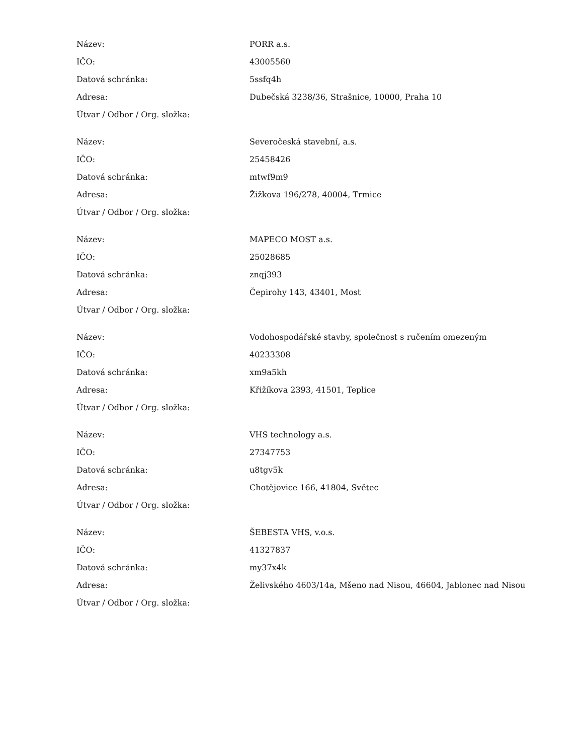| Název: | PORR a.s. |
| IČO: | 43005560 |
| Datová schránka: | 5ssfq4h |
| Adresa: | Dubečská 3238/36, Strašnice, 10000, Praha 10 |
| Útvar / Odbor / Org. složka: | |
| Název: | Severočeská stavební, a.s. |
| IČO: | 25458426 |
| Datová schránka: | mtwf9m9 |
| Adresa: | Žižkova 196/278, 40004, Trmice |
| Útvar / Odbor / Org. složka: | |
| Název: | MAPECO MOST a.s. |
| IČO: | 25028685 |
| Datová schránka: | znqj393 |
| Adresa: | Čepirohy 143, 43401, Most |
| Útvar / Odbor / Org. složka: | |
| Název: | Vodohospodářské stavby, společnost s ručením omezeným |
| IČO: | 40233308 |
| Datová schránka: | xm9a5kh |
| Adresa: | Křižíkova 2393, 41501, Teplice |
| Útvar / Odbor / Org. složka: | |
| Název: | VHS technology a.s. |
| IČO: | 27347753 |
| Datová schránka: | u8tgv5k |
| Adresa: | Chotějovice 166, 41804, Světec |
| Útvar / Odbor / Org. složka: | |
| Název: | ŠEBESTA VHS, v.o.s. |
| IČO: | 41327837 |
| Datová schránka: | my37x4k |
| Adresa: | Želivského 4603/14a, Mšeno nad Nisou, 46604, Jablonec nad Nisou |
| Útvar / Odbor / Org. složka: | |